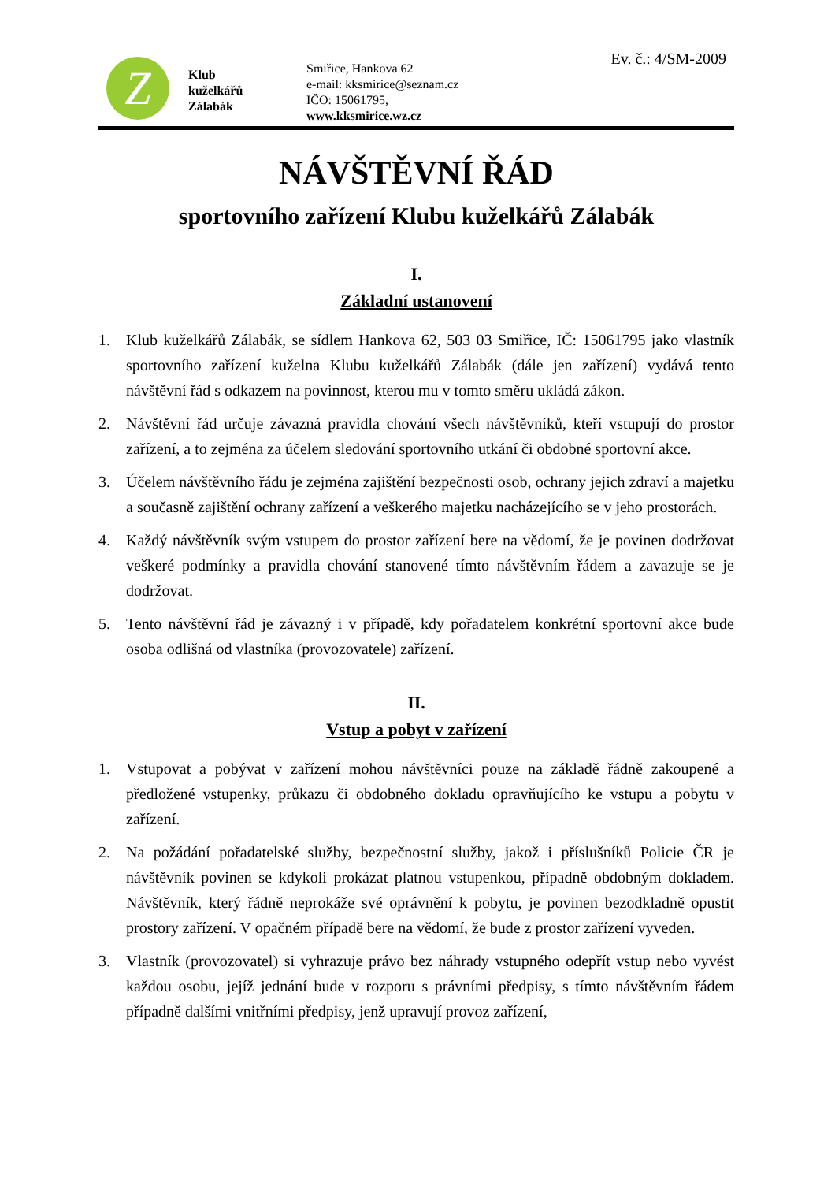Z
Klub
kuželkářů
Zálabák
Smiřice, Hankova 62
e-mail: kksmirice@seznam.cz
IČO: 15061795,
www.kksmirice.wz.cz
Ev. č.: 4/SM-2009
NÁVŠTĚVNÍ ŘÁD
sportovního zařízení Klubu kuželkářů Zálabák
I.
Základní ustanovení
1. Klub kuželkářů Zálabák, se sídlem Hankova 62, 503 03 Smiřice, IČ: 15061795 jako vlastník sportovního zařízení kuželna Klubu kuželkářů Zálabák (dále jen zařízení) vydává tento návštěvní řád s odkazem na povinnost, kterou mu v tomto směru ukládá zákon.
2. Návštěvní řád určuje závazná pravidla chování všech návštěvníků, kteří vstupují do prostor zařízení, a to zejména za účelem sledování sportovního utkání či obdobné sportovní akce.
3. Účelem návštěvního řádu je zejména zajištění bezpečnosti osob, ochrany jejich zdraví a majetku a současně zajištění ochrany zařízení a veškerého majetku nacházejícího se v jeho prostorách.
4. Každý návštěvník svým vstupem do prostor zařízení bere na vědomí, že je povinen dodržovat veškeré podmínky a pravidla chování stanovené tímto návštěvním řádem a zavazuje se je dodržovat.
5. Tento návštěvní řád je závazný i v případě, kdy pořadatelem konkrétní sportovní akce bude osoba odlišná od vlastníka (provozovatele) zařízení.
II.
Vstup a pobyt v zařízení
1. Vstupovat a pobývat v zařízení mohou návštěvníci pouze na základě řádně zakoupené a předložené vstupenky, průkazu či obdobného dokladu opravňujícího ke vstupu a pobytu v zařízení.
2. Na požádání pořadatelské služby, bezpečnostní služby, jakož i příslušníků Policie ČR je návštěvník povinen se kdykoli prokázat platnou vstupenkou, případně obdobným dokladem. Návštěvník, který řádně neprokáže své oprávnění k pobytu, je povinen bezodkladně opustit prostory zařízení. V opačném případě bere na vědomí, že bude z prostor zařízení vyveden.
3. Vlastník (provozovatel) si vyhrazuje právo bez náhrady vstupného odepřít vstup nebo vyvést každou osobu, jejíž jednání bude v rozporu s právními předpisy, s tímto návštěvním řádem případně dalšími vnitřními předpisy, jenž upravují provoz zařízení,